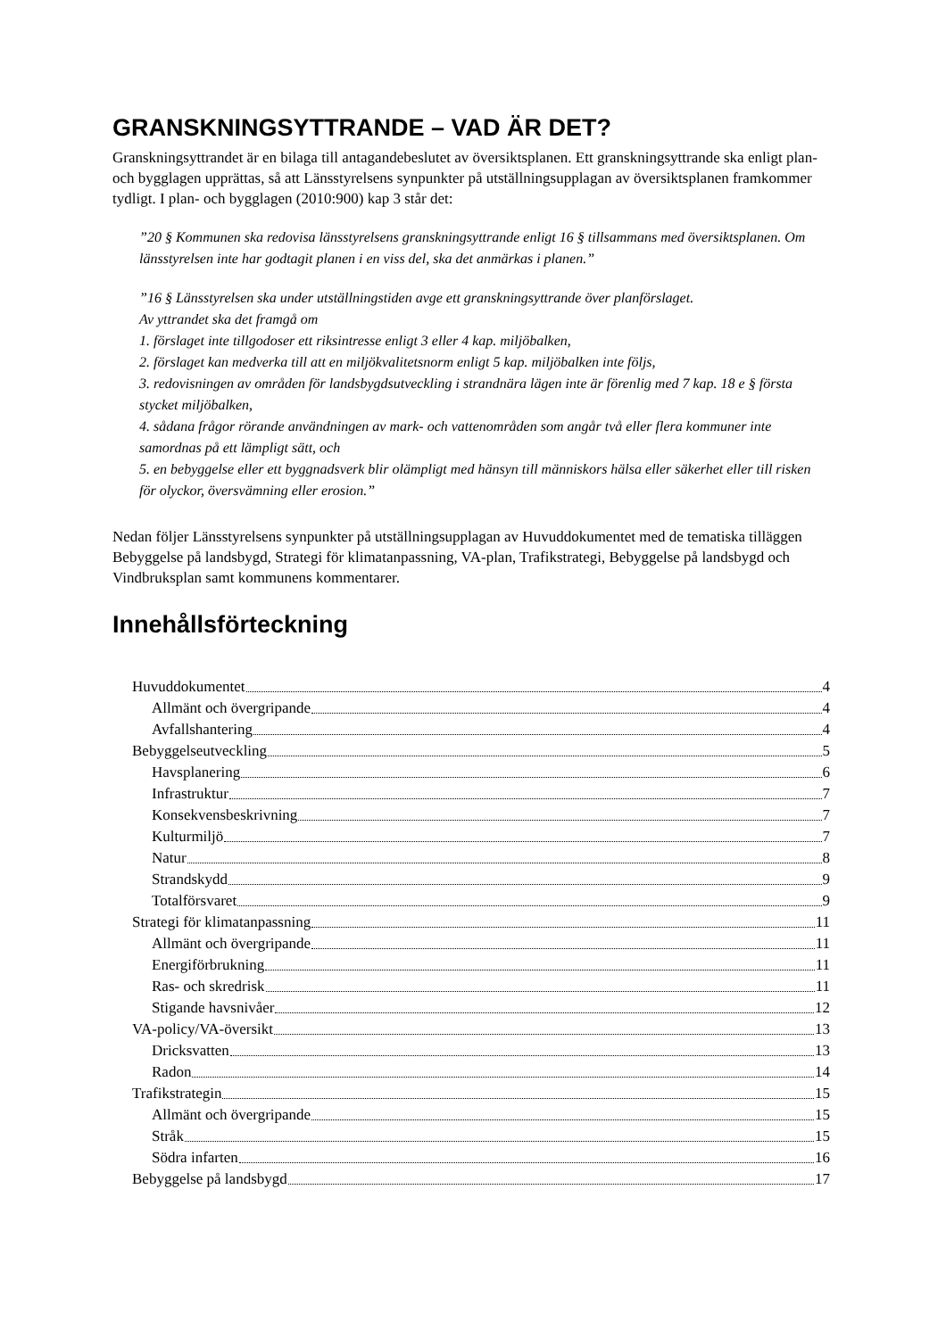GRANSKNINGSYTTRANDE – VAD ÄR DET?
Granskningsyttrandet är en bilaga till antagandebeslutet av översiktsplanen. Ett granskningsyttrande ska enligt plan- och bygglagen upprättas, så att Länsstyrelsens synpunkter på utställningsupplagan av översiktsplanen framkommer tydligt. I plan- och bygglagen (2010:900) kap 3 står det:
”20 § Kommunen ska redovisa länsstyrelsens granskningsyttrande enligt 16 § tillsammans med översiktsplanen. Om länsstyrelsen inte har godtagit planen i en viss del, ska det anmärkas i planen.”
”16 § Länsstyrelsen ska under utställningstiden avge ett granskningsyttrande över planförslaget.
Av yttrandet ska det framgå om
1. förslaget inte tillgodoser ett riksintresse enligt 3 eller 4 kap. miljöbalken,
2. förslaget kan medverka till att en miljökvalitetsnorm enligt 5 kap. miljöbalken inte följs,
3. redovisningen av områden för landsbygdsutveckling i strandnära lägen inte är förenlig med 7 kap. 18 e § första stycket miljöbalken,
4. sådana frågor rörande användningen av mark- och vattenområden som angår två eller flera kommuner inte samordnas på ett lämpligt sätt, och
5. en bebyggelse eller ett byggnadsverk blir olämpligt med hänsyn till människors hälsa eller säkerhet eller till risken för olyckor, översvämning eller erosion.”
Nedan följer Länsstyrelsens synpunkter på utställningsupplagan av Huvuddokumentet med de tematiska tilläggen Bebyggelse på landsbygd, Strategi för klimatanpassning, VA-plan, Trafikstrategi, Bebyggelse på landsbygd och Vindbruksplan samt kommunens kommentarer.
Innehållsförteckning
Huvuddokumentet 4
Allmänt och övergripande 4
Avfallshantering 4
Bebyggelseutveckling 5
Havsplanering 6
Infrastruktur 7
Konsekvensbeskrivning 7
Kulturmiljö 7
Natur 8
Strandskydd 9
Totalförsvaret 9
Strategi för klimatanpassning 11
Allmänt och övergripande 11
Energiförbrukning 11
Ras- och skredrisk 11
Stigande havsnivåer 12
VA-policy/VA-översikt 13
Dricksvatten 13
Radon 14
Trafikstrategin 15
Allmänt och övergripande 15
Stråk 15
Södra infarten 16
Bebyggelse på landsbygd 17